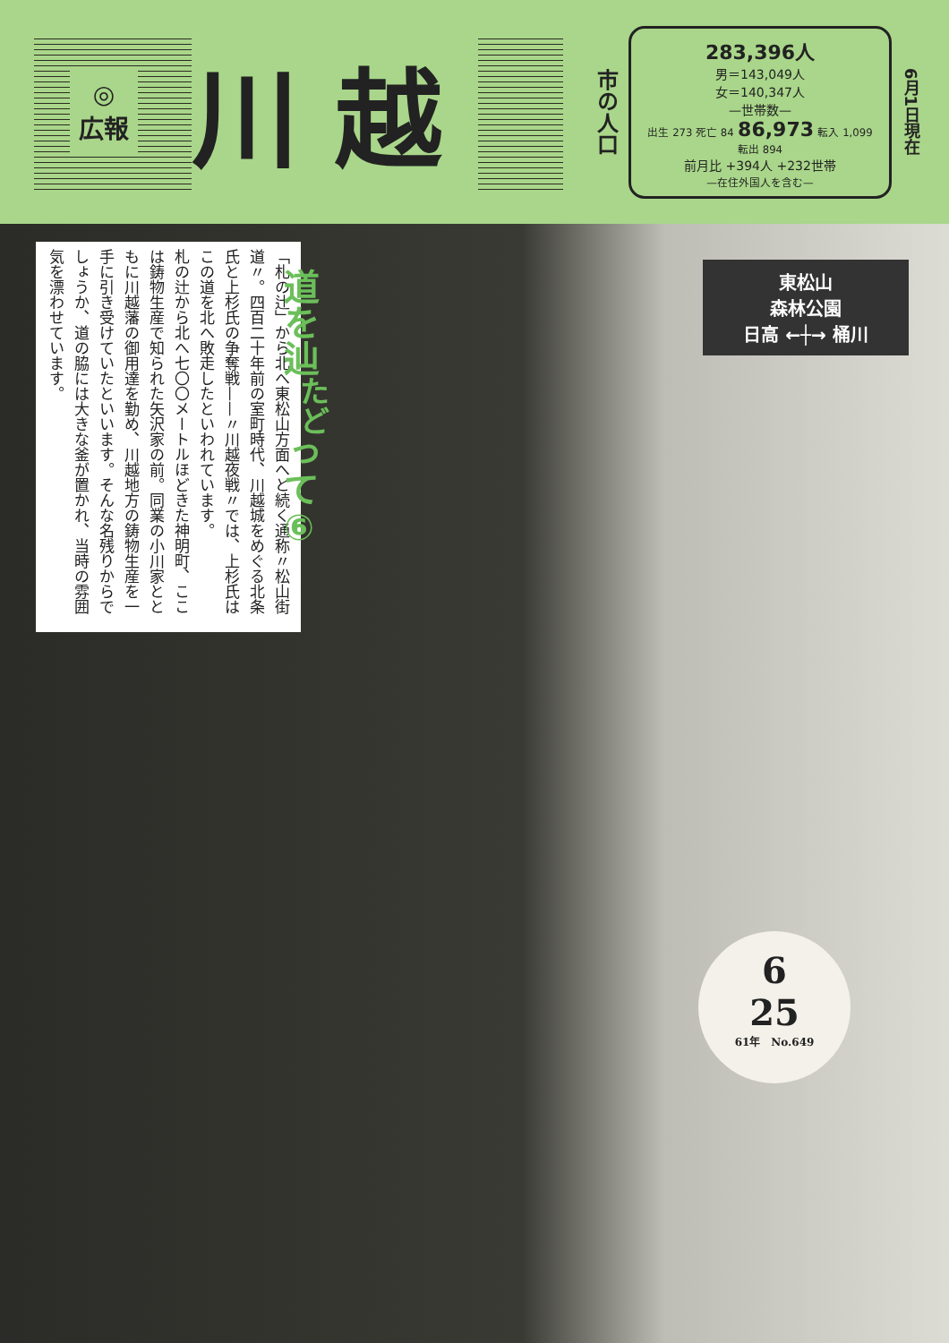◎
広報
川越
市の人口
283,396人
男＝143,049人
女＝140,347人
—世帯数—
出生 273 死亡 84 86,973 転入 1,099 転出 894
前月比 +394人 +232世帯
—在住外国人を含む—
6月1日現在
「札の辻」から北へ東松山方面へと続く通称〃松山街道〃。四百二十年前の室町時代、川越城をめぐる北条氏と上杉氏の争奪戦——〃川越夜戦〃では、上杉氏はこの道を北へ敗走したといわれています。
札の辻から北へ七〇〇メートルほどきた神明町、ここは鋳物生産で知られた矢沢家の前。同業の小川家とともに川越藩の御用達を勤め、川越地方の鋳物生産を一手に引き受けていたといいます。そんな名残りからでしょうか、道の脇には大きな釜が置かれ、当時の雰囲気を漂わせています。
道を辿<sup>たど</sup>って⑥
東松山
森林公園
日高 ←┼→ 桶川
6
25
61年　No.649